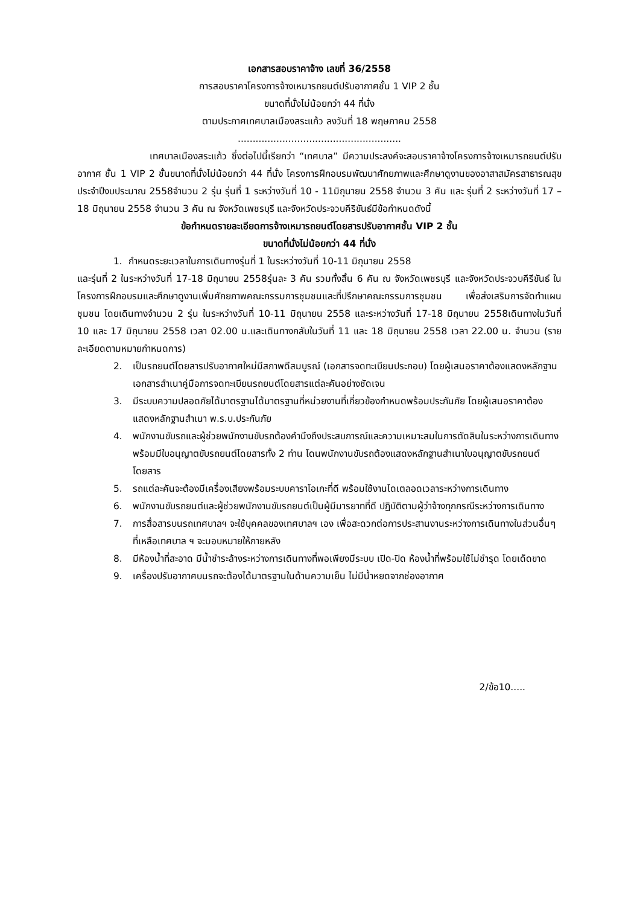เอกสารสอบราคาจ้าง เลขที่ 36/2558
การสอบราคาโครงการจ้างเหมารถยนต์ปรับอากาศชั้น 1 VIP 2 ชั้น
ขนาดที่นั่งไม่น้อยกว่า 44 ที่นั่ง
ตามประกาศเทศบาลเมืองสระแก้ว ลงวันที่ 18 พฤษภาคม 2558
.......................................................
เทศบาลเมืองสระแก้ว ซึ่งต่อไปนี้เรียกว่า “เทศบาล” มีความประสงค์จะสอบราคาจ้างโครงการจ้างเหมารถยนต์ปรับอากาศ ชั้น 1 VIP 2 ชั้นขนาดที่นั่งไม่น้อยกว่า 44 ที่นั่ง โครงการฝึกอบรมพัฒนาศักยภาพและศึกษาดูงานของอาสาสมัครสาธารณสุข ประจำปีงบประมาณ 2558จำนวน 2 รุ่น รุ่นที่ 1 ระหว่างวันที่ 10 - 11มิถุนายน 2558 จำนวน 3 คัน และ รุ่นที่ 2 ระหว่างวันที่ 17 – 18 มิถุนายน 2558 จำนวน 3 คัน ณ จังหวัดเพชรบุรี และจังหวัดประจวบคีริขันธ์มีข้อกำหนดดังนี้
ข้อกำหนดรายละเอียดการจ้างเหมารถยนต์โดยสารปรับอากาศชั้น VIP 2 ชั้น
ขนาดที่นั่งไม่น้อยกว่า 44 ที่นั่ง
1. กำหนดระยะเวลาในการเดินทางรุ่นที่ 1 ในระหว่างวันที่ 10-11 มิถุนายน 2558
และรุ่นที่ 2 ในระหว่างวันที่ 17-18 มิถุนายน 2558รุ่นละ 3 คัน รวมทั้งสิ้น 6 คัน ณ จังหวัดเพชรบุรี และจังหวัดประจวบคีรีขันธ์ ในโครงการฝึกอบรมและศึกษาดูงานเพิ่มศักยภาพคณะกรรมการชุมชนและที่ปรึกษาคณะกรรมการชุมชน เพื่อส่งเสริมการจัดทำแผนชุมชน โดยเดินทางจำนวน 2 รุ่น ในระหว่างวันที่ 10-11 มิถุนายน 2558 และระหว่างวันที่ 17-18 มิถุนายน 2558เดินทางในวันที่ 10 และ 17 มิถุนายน 2558 เวลา 02.00 น.และเดินทางกลับในวันที่ 11 และ 18 มิถุนายน 2558 เวลา 22.00 น. จำนวน (รายละเอียดตามหมายกำหนดการ)
2. เป็นรถยนต์โดยสารปรับอากาศใหม่มีสภาพดีสมบูรณ์ (เอกสารจดทะเบียนประกอบ) โดยผู้เสนอราคาต้องแสดงหลักฐานเอกสารสำเนาคู่มือการจดทะเบียนรถยนต์โดยสารแต่ละคันอย่างชัดเจน
3. มีระบบความปลอดภัยได้มาตรฐานได้มาตรฐานที่หน่วยงานที่เกี่ยวข้องกำหนดพร้อมประกันภัย โดยผู้เสนอราคาต้องแสดงหลักฐานสำเนา พ.ร.บ.ประกันภัย
4. พนักงานขับรถและผู้ช่วยพนักงานขับรถต้องคำนึงถึงประสบการณ์และความเหมาะสมในการตัดสินในระหว่างการเดินทาง พร้อมมีใบอนุญาตขับรถยนต์โดยสารทั้ง 2 ท่าน โดนพนักงานขับรถต้องแสดงหลักฐานสำเนาใบอนุญาตขับรถยนต์โดยสาร
5. รถแต่ละคันจะต้องมีเครื่องเสียงพร้อมระบบคาราโอเกะที่ดี พร้อมใช้งานไดเตลอดเวลาระหว่างการเดินทาง
6. พนักงานขับรถยนต์และผู้ช่วยพนักงานขับรถยนต์เป็นผู้มีมารยาทที่ดี ปฏิบัติตามผู้ว่าจ้างทุกกรณีระหว่างการเดินทาง
7. การสื่อสารบนรถเทศบาลฯ จะใช้บุคคลของเทศบาลฯ เอง เพื่อสะดวกต่อการประสานงานระหว่างการเดินทางในส่วนอื่นๆ ที่เหลือเทศบาล ฯ จะมอบหมายให้ภายหลัง
8. มีห้องน้ำที่สะอาด มีน้ำชำระล้างระหว่างการเดินทางที่พอเพียงมีระบบ เปิด-ปิด ห้องน้ำที่พร้อมใช้ไม่ชำรุด โดยเด็ดขาด
9. เครื่องปรับอากาศบนรถจะต้องได้มาตรฐานในด้านความเย็น ไม่มีน้ำหยดจากช่องอากาศ
2/ข้อ10.....